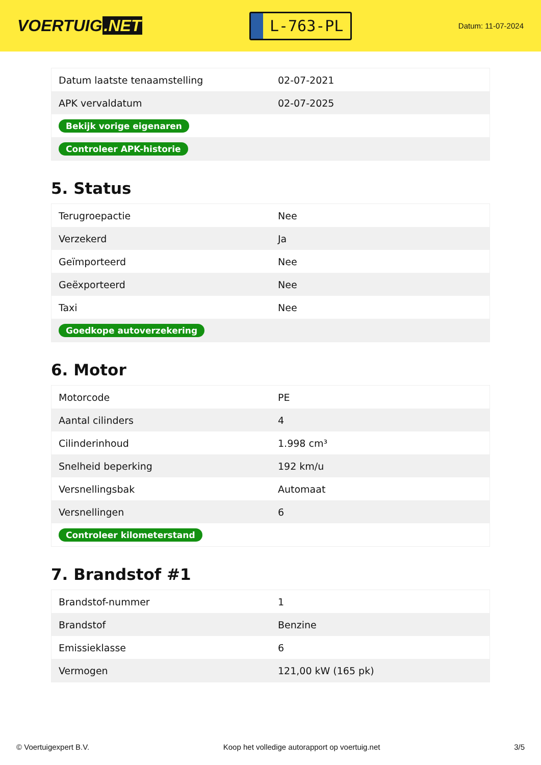VOERTUIG.NET
L-763-PL
Datum: 11-07-2024
| Datum laatste tenaamstelling | 02-07-2021 |
| APK vervaldatum | 02-07-2025 |
| Bekijk vorige eigenaren | |
| Controleer APK-historie | |
5. Status
| Terugroepactie | Nee |
| Verzekerd | Ja |
| Geïmporteerd | Nee |
| Geëxporteerd | Nee |
| Taxi | Nee |
| Goedkope autoverzekering | |
6. Motor
| Motorcode | PE |
| Aantal cilinders | 4 |
| Cilinderinhoud | 1.998 cm³ |
| Snelheid beperking | 192 km/u |
| Versnellingsbak | Automaat |
| Versnellingen | 6 |
| Controleer kilometerstand | |
7. Brandstof #1
| Brandstof-nummer | 1 |
| Brandstof | Benzine |
| Emissieklasse | 6 |
| Vermogen | 121,00 kW (165 pk) |
© Voertuigexpert B.V. Koop het volledige autorapport op voertuig.net 3/5